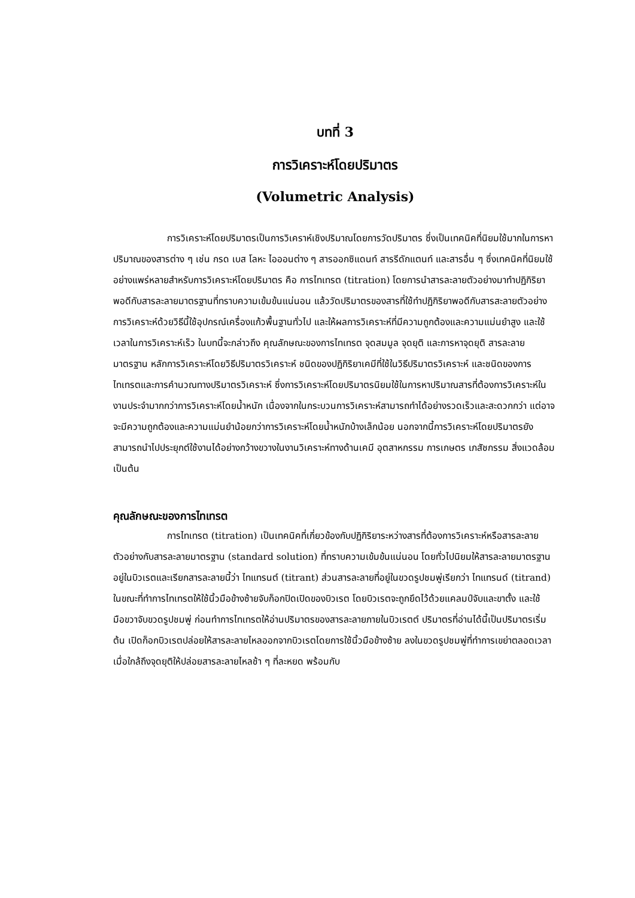บทที่ 3
การวิเคราะห์โดยปริมาตร
(Volumetric Analysis)
การวิเคราะห์โดยปริมาตรเป็นการวิเคราห์เชิงปริมาณโดยการวัดปริมาตร ซึ่งเป็นเทคนิคที่นิยมใช้มากในการหาปริมาณของสารต่าง ๆ เช่น กรด เบส โลหะ ไอออนต่าง ๆ สารออกซิแดนท์ สารรีดักแตนท์ และสารอื่น ๆ ซึ่งเทคนิคที่นิยมใช้อย่างแพร่หลายสำหรับการวิเคราะห์โดยปริมาตร คือ การไทเทรต (titration) โดยการนำสารละลายตัวอย่างมาทำปฏิกิริยาพอดีกับสารละลายมาตรฐานที่ทราบความเข้มข้นแน่นอน แล้ววัดปริมาตรของสารที่ใช้ทำปฏิกิริยาพอดีกับสารสะลายตัวอย่าง การวิเคราะห์ด้วยวิธีนี้ใช้อุปกรณ์เครื่องแก้วพื้นฐานทั่วไป และให้ผลการวิเคราะห์ที่มีความถูกต้องและความแม่นยำสูง และใช้เวลาในการวิเคราะห์เร็ว ในบทนี้จะกล่าวถึง คุณลักษณะของการไทเทรต จุดสมมูล จุดยุติ และการหาจุดยุติ สารละลายมาตรฐาน หลักการวิเคราะห์โดยวิธีปริมาตรวิเคราะห์ ชนิดของปฏิกิริยาเคมีที่ใช้ในวิธีปริมาตรวิเคราะห์ และชนิดของการไทเทรตและการคำนวณทางปริมาตรวิเคราะห์ ซึ่งการวิเคราะห์โดยปริมาตรนิยมใช้ในการหาปริมาณสารที่ต้องการวิเคราะห์ในงานประจำมากกว่าการวิเคราะห์โดยน้ำหนัก เนื่องจากในกระบวนการวิเคราะห์สามารถทำได้อย่างรวดเร็วและสะดวกกว่า แต่อาจจะมีความถูกต้องและความแม่นยำน้อยกว่าการวิเคราะห์โดยน้ำหนักบ้างเล็กน้อย นอกจากนี้การวิเคราะห์โดยปริมาตรยังสามารถนำไปประยุกต์ใช้งานได้อย่างกว้างขวางในงานวิเคราะห์ทางด้านเคมี อุตสาหกรรม การเกษตร เภสัชกรรม สิ่งแวดล้อม เป็นต้น
คุณลักษณะของการไทเทรต
การไทเทรต (titration) เป็นเทคนิคที่เกี่ยวข้องกับปฏิกิริยาระหว่างสารที่ต้องการวิเคราะห์หรือสารละลายตัวอย่างกับสารละลายมาตรฐาน (standard solution) ที่ทราบความเข้มข้นแน่นอน โดยทั่วไปนิยมให้สารละลายมาตรฐานอยู่ในบิวเรตและเรียกสารละลายนี้ว่า ไทแทรนต์ (titrant) ส่วนสารละลายที่อยู่ในขวดรูปชมพู่เรียกว่า ไทแทรนด์ (titrand) ในขณะที่ทำการไทเทรตให้ใช้นิ้วมือข้างซ้ายจับก็อกปิดเปิดของบิวเรต โดยบิวเรตจะถูกยึดไว้ด้วยแคลมป์จับและขาตั้ง และใช้มือขวาจับขวดรูปชมพู่ ก่อนทำการไทเทรตให้อ่านปริมาตรของสารละลายภายในบิวเรตต์ ปริมาตรที่อ่านได้นี้เป็นปริมาตรเริ่มต้น เปิดก็อกบิวเรตปล่อยให้สารละลายไหลออกจากบิวเรตโดยการใช้นิ้วมือข้างซ้าย ลงในขวดรูปชมพู่ที่ทำการเขย่าตลอดเวลา เมื่อใกล้ถึงจุดยุติให้ปล่อยสารละลายไหลช้า ๆ ที่ละหยด พร้อมกับ